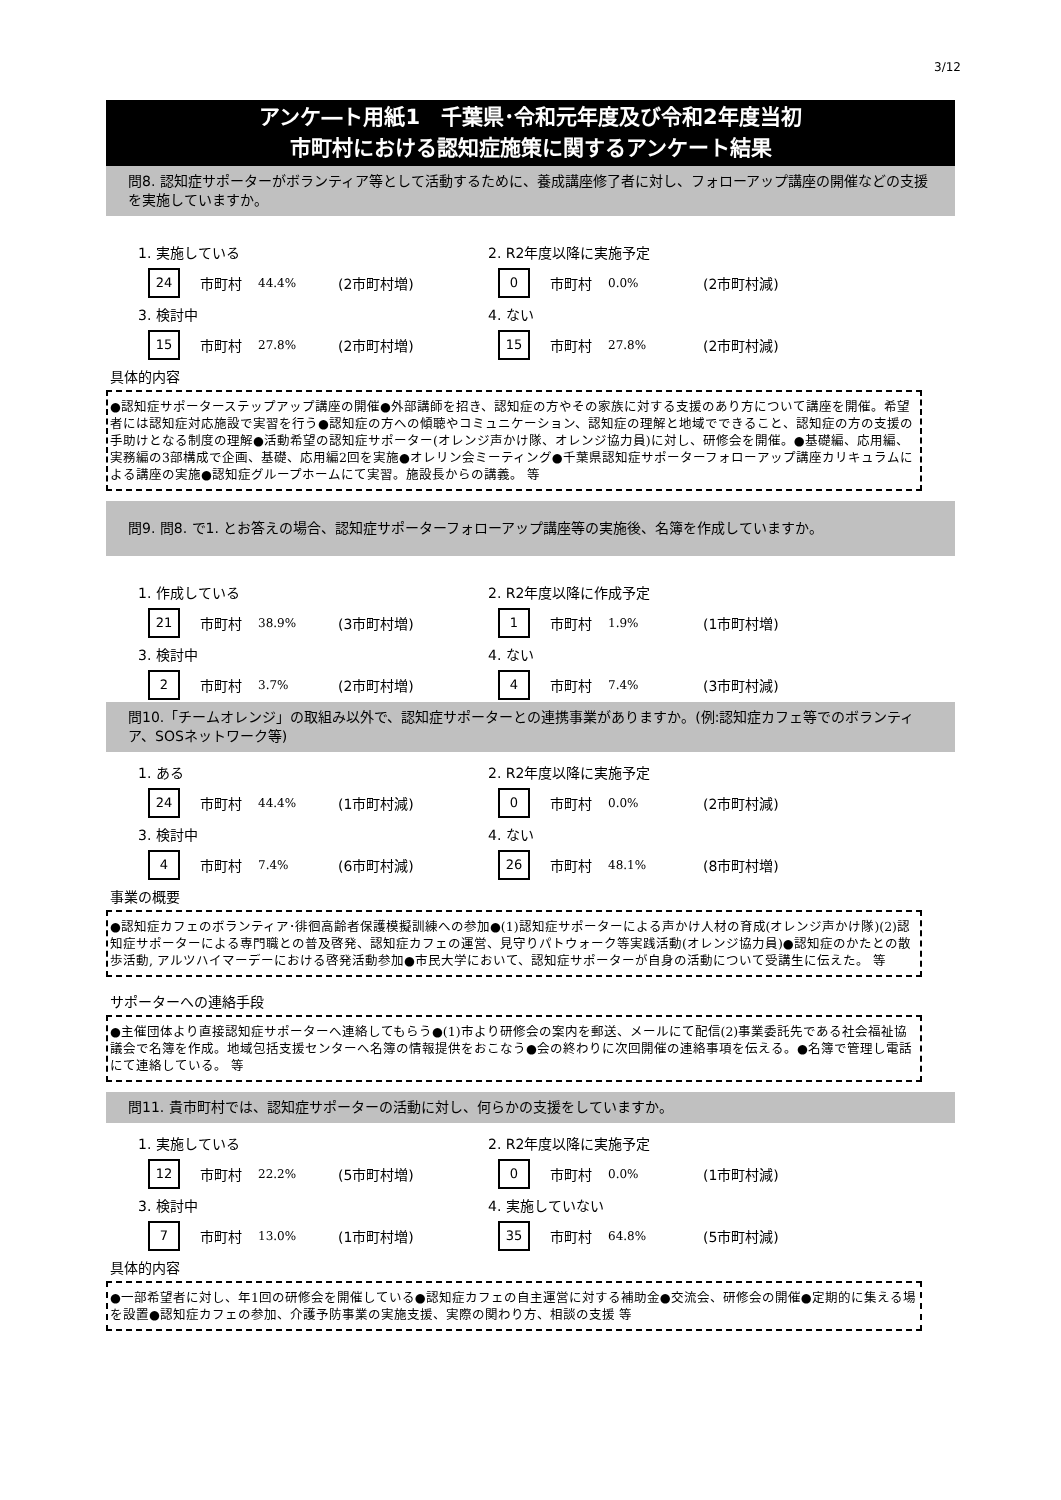3/12
アンケ―ト用紙1　千葉県･令和元年度及び令和2年度当初
市町村における認知症施策に関するアンケート結果
問8. 認知症サポーターがボランティア等として活動するために、養成講座修了者に対し、フォローアップ講座の開催などの支援を実施していますか。
1. 実施している
2. R2年度以降に実施予定
24 市町村 44.4% (2市町村増)
0 市町村 0.0% (2市町村減)
3. 検討中
4. ない
15 市町村 27.8% (2市町村増)
15 市町村 27.8% (2市町村減)
具体的内容
●認知症サポーターステップアップ講座の開催●外部講師を招き、認知症の方やその家族に対する支援のあり方について講座を開催。希望者には認知症対応施設で実習を行う●認知症の方への傾聴やコミュニケーション、認知症の理解と地域でできること、認知症の方の支援の手助けとなる制度の理解●活動希望の認知症サポーター(オレンジ声かけ隊、オレンジ協力員)に対し、研修会を開催。●基礎編、応用編、実務編の3部構成で企画、基礎、応用編2回を実施●オレリン会ミーティング●千葉県認知症サポーターフォローアップ講座カリキュラムによる講座の実施●認知症グループホームにて実習。施設長からの講義。 等
問9. 問8. で1. とお答えの場合、認知症サポーターフォローアップ講座等の実施後、名簿を作成していますか。
1. 作成している
2. R2年度以降に作成予定
21 市町村 38.9% (3市町村増)
1 市町村 1.9% (1市町村増)
3. 検討中
4. ない
2 市町村 3.7% (2市町村増)
4 市町村 7.4% (3市町村減)
問10.「チームオレンジ」の取組み以外で、認知症サポーターとの連携事業がありますか。(例:認知症カフェ等でのボランティア、SOSネットワーク等)
1. ある
2. R2年度以降に実施予定
24 市町村 44.4% (1市町村減)
0 市町村 0.0% (2市町村減)
3. 検討中
4. ない
4 市町村 7.4% (6市町村減)
26 市町村 48.1% (8市町村増)
事業の概要
●認知症カフェのボランティア･徘徊高齢者保護模擬訓練への参加●(1)認知症サポーターによる声かけ人材の育成(オレンジ声かけ隊)(2)認知症サポーターによる専門職との普及啓発、認知症カフェの運営、見守りパトウォーク等実践活動(オレンジ協力員)●認知症のかたとの散歩活動, アルツハイマーデーにおける啓発活動参加●市民大学において、認知症サポーターが自身の活動について受講生に伝えた。 等
サポーターへの連絡手段
●主催団体より直接認知症サポーターへ連絡してもらう●(1)市より研修会の案内を郵送、メールにて配信(2)事業委託先である社会福祉協議会で名簿を作成。地域包括支援センターへ名簿の情報提供をおこなう●会の終わりに次回開催の連絡事項を伝える。●名簿で管理し電話にて連絡している。 等
問11. 貴市町村では、認知症サポーターの活動に対し、何らかの支援をしていますか。
1. 実施している
2. R2年度以降に実施予定
12 市町村 22.2% (5市町村増)
0 市町村 0.0% (1市町村減)
3. 検討中
4. 実施していない
7 市町村 13.0% (1市町村増)
35 市町村 64.8% (5市町村減)
具体的内容
●一部希望者に対し、年1回の研修会を開催している●認知症カフェの自主運営に対する補助金●交流会、研修会の開催●定期的に集える場を設置●認知症カフェの参加、介護予防事業の実施支援、実際の関わり方、相談の支援 等